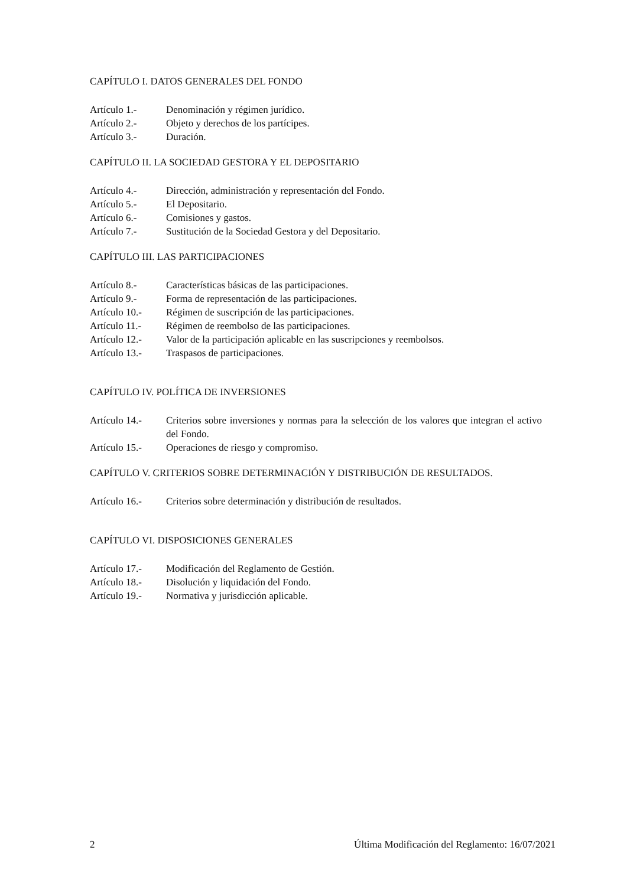CAPÍTULO I. DATOS GENERALES DEL FONDO
Artículo 1.- Denominación y régimen jurídico.
Artículo 2.- Objeto y derechos de los partícipes.
Artículo 3.- Duración.
CAPÍTULO II. LA SOCIEDAD GESTORA Y EL DEPOSITARIO
Artículo 4.- Dirección, administración y representación del Fondo.
Artículo 5.- El Depositario.
Artículo 6.- Comisiones y gastos.
Artículo 7.- Sustitución de la Sociedad Gestora y del Depositario.
CAPÍTULO III. LAS PARTICIPACIONES
Artículo 8.- Características básicas de las participaciones.
Artículo 9.- Forma de representación de las participaciones.
Artículo 10.- Régimen de suscripción de las participaciones.
Artículo 11.- Régimen de reembolso de las participaciones.
Artículo 12.- Valor de la participación aplicable en las suscripciones y reembolsos.
Artículo 13.- Traspasos de participaciones.
CAPÍTULO IV. POLÍTICA DE INVERSIONES
Artículo 14.- Criterios sobre inversiones y normas para la selección de los valores que integran el activo del Fondo.
Artículo 15.- Operaciones de riesgo y compromiso.
CAPÍTULO V. CRITERIOS SOBRE DETERMINACIÓN Y DISTRIBUCIÓN DE RESULTADOS.
Artículo 16.- Criterios sobre determinación y distribución de resultados.
CAPÍTULO VI. DISPOSICIONES GENERALES
Artículo 17.- Modificación del Reglamento de Gestión.
Artículo 18.- Disolución y liquidación del Fondo.
Artículo 19.- Normativa y jurisdicción aplicable.
2 Última Modificación del Reglamento: 16/07/2021